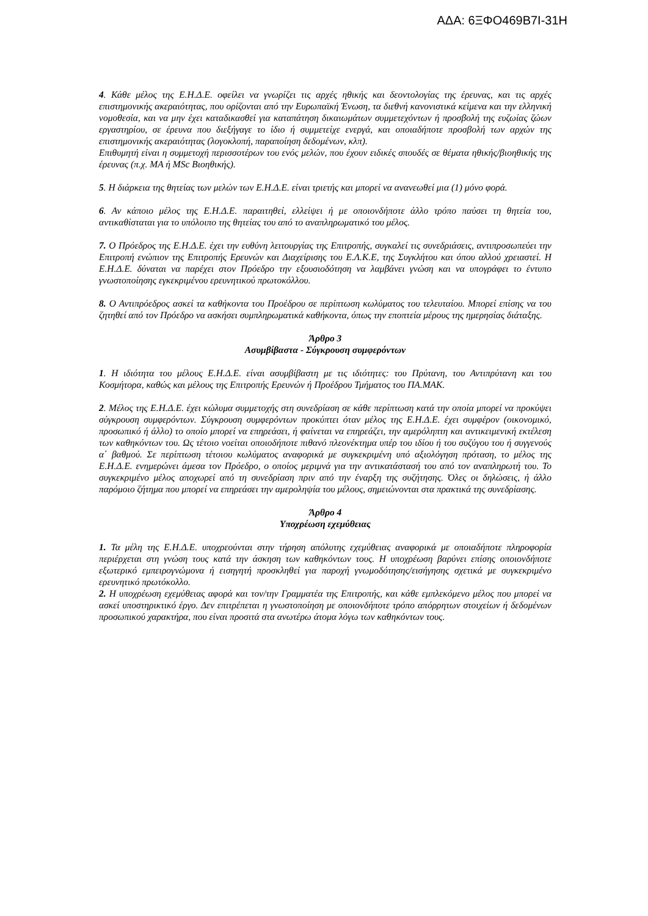ΑΔΑ: 6ΞΦΟ469Β7Ι-31Η
4. Κάθε μέλος της Ε.Η.Δ.Ε. οφείλει να γνωρίζει τις αρχές ηθικής και δεοντολογίας της έρευνας, και τις αρχές επιστημονικής ακεραιότητας, που ορίζονται από την Ευρωπαϊκή Ένωση, τα διεθνή κανονιστικά κείμενα και την ελληνική νομοθεσία, και να μην έχει καταδικασθεί για καταπάτηση δικαιωμάτων συμμετεχόντων ή προσβολή της ευζωίας ζώων εργαστηρίου, σε έρευνα που διεξήγαγε το ίδιο ή συμμετείχε ενεργά, και οποιαδήποτε προσβολή των αρχών της επιστημονικής ακεραιότητας (λογοκλοπή, παραποίηση δεδομένων, κλπ).
Επιθυμητή είναι η συμμετοχή περισσοτέρων του ενός μελών, που έχουν ειδικές σπουδές σε θέματα ηθικής/βιοηθικής της έρευνας (π.χ. ΜΑ ή MSc Βιοηθικής).
5. Η διάρκεια της θητείας των μελών των Ε.Η.Δ.Ε. είναι τριετής και μπορεί να ανανεωθεί μια (1) μόνο φορά.
6. Αν κάποιο μέλος της Ε.Η.Δ.Ε. παραιτηθεί, ελλείψει ή με οποιονδήποτε άλλο τρόπο παύσει τη θητεία του, αντικαθίσταται για το υπόλοιπο της θητείας του από το αναπληρωματικό του μέλος.
7. Ο Πρόεδρος της Ε.Η.Δ.Ε. έχει την ευθύνη λειτουργίας της Επιτροπής, συγκαλεί τις συνεδριάσεις, αντιπροσωπεύει την Επιτροπή ενώπιον της Επιτροπής Ερευνών και Διαχείρισης του Ε.Λ.Κ.Ε, της Συγκλήτου και όπου αλλού χρειαστεί. Η Ε.Η.Δ.Ε. δύναται να παρέχει στον Πρόεδρο την εξουσιοδότηση να λαμβάνει γνώση και να υπογράφει το έντυπο γνωστοποίησης εγκεκριμένου ερευνητικού πρωτοκόλλου.
8. Ο Αντιπρόεδρος ασκεί τα καθήκοντα του Προέδρου σε περίπτωση κωλύματος του τελευταίου. Μπορεί επίσης να του ζητηθεί από τον Πρόεδρο να ασκήσει συμπληρωματικά καθήκοντα, όπως την εποπτεία μέρους της ημερησίας διάταξης.
Άρθρο 3
Ασυμβίβαστα - Σύγκρουση συμφερόντων
1. Η ιδιότητα του μέλους Ε.Η.Δ.Ε. είναι ασυμβίβαστη με τις ιδιότητες: του Πρύτανη, του Αντιπρύτανη και του Κοσμήτορα, καθώς και μέλους της Επιτροπής Ερευνών ή Προέδρου Τμήματος του ΠΑ.ΜΑΚ.
2. Μέλος της Ε.Η.Δ.Ε. έχει κώλυμα συμμετοχής στη συνεδρίαση σε κάθε περίπτωση κατά την οποία μπορεί να προκύψει σύγκρουση συμφερόντων. Σύγκρουση συμφερόντων προκύπτει όταν μέλος της Ε.Η.Δ.Ε. έχει συμφέρον (οικονομικό, προσωπικό ή άλλο) το οποίο μπορεί να επηρεάσει, ή φαίνεται να επηρεάζει, την αμερόληπτη και αντικειμενική εκτέλεση των καθηκόντων του. Ως τέτοιο νοείται οποιοδήποτε πιθανό πλεονέκτημα υπέρ του ιδίου ή του συζύγου του ή συγγενούς α΄ βαθμού. Σε περίπτωση τέτοιου κωλύματος αναφορικά με συγκεκριμένη υπό αξιολόγηση πρόταση, το μέλος της Ε.Η.Δ.Ε. ενημερώνει άμεσα τον Πρόεδρο, ο οποίος μεριμνά για την αντικατάστασή του από τον αναπληρωτή του. Το συγκεκριμένο μέλος αποχωρεί από τη συνεδρίαση πριν από την έναρξη της συζήτησης. Όλες οι δηλώσεις, ή άλλο παρόμοιο ζήτημα που μπορεί να επηρεάσει την αμεροληψία του μέλους, σημειώνονται στα πρακτικά της συνεδρίασης.
Άρθρο 4
Υποχρέωση εχεμύθειας
1. Τα μέλη της Ε.Η.Δ.Ε. υποχρεούνται στην τήρηση απόλυτης εχεμύθειας αναφορικά με οποιαδήποτε πληροφορία περιέρχεται στη γνώση τους κατά την άσκηση των καθηκόντων τους. Η υποχρέωση βαρύνει επίσης οποιονδήποτε εξωτερικό εμπειρογνώμονα ή εισηγητή προσκληθεί για παροχή γνωμοδότησης/εισήγησης σχετικά με συγκεκριμένο ερευνητικό πρωτόκολλο.
2. Η υποχρέωση εχεμύθειας αφορά και τον/την Γραμματέα της Επιτροπής, και κάθε εμπλεκόμενο μέλος που μπορεί να ασκεί υποστηρικτικό έργο. Δεν επιτρέπεται η γνωστοποίηση με οποιονδήποτε τρόπο απόρρητων στοιχείων ή δεδομένων προσωπικού χαρακτήρα, που είναι προσιτά στα ανωτέρω άτομα λόγω των καθηκόντων τους.